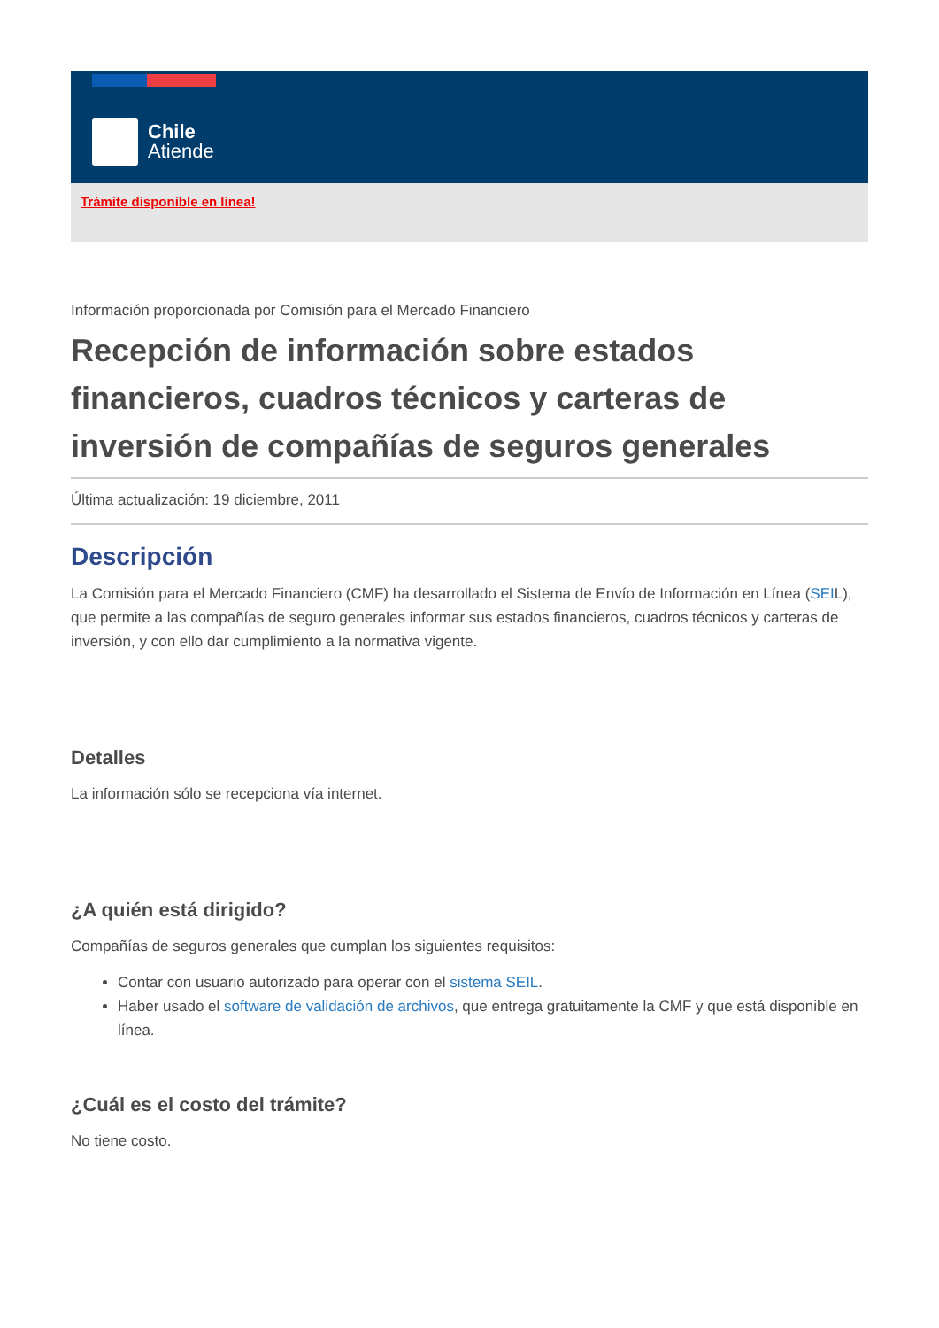Chile
Atiende
Trámite disponible en linea!
Información proporcionada por Comisión para el Mercado Financiero
Recepción de información sobre estados financieros, cuadros técnicos y carteras de inversión de compañías de seguros generales
Última actualización: 19 diciembre, 2011
Descripción
La Comisión para el Mercado Financiero (CMF) ha desarrollado el Sistema de Envío de Información en Línea (SEIL), que permite a las compañías de seguro generales informar sus estados financieros, cuadros técnicos y carteras de inversión, y con ello dar cumplimiento a la normativa vigente.
Detalles
La información sólo se recepciona vía internet.
¿A quién está dirigido?
Compañías de seguros generales que cumplan los siguientes requisitos:
Contar con usuario autorizado para operar con el sistema SEIL.
Haber usado el software de validación de archivos, que entrega gratuitamente la CMF y que está disponible en línea.
¿Cuál es el costo del trámite?
No tiene costo.